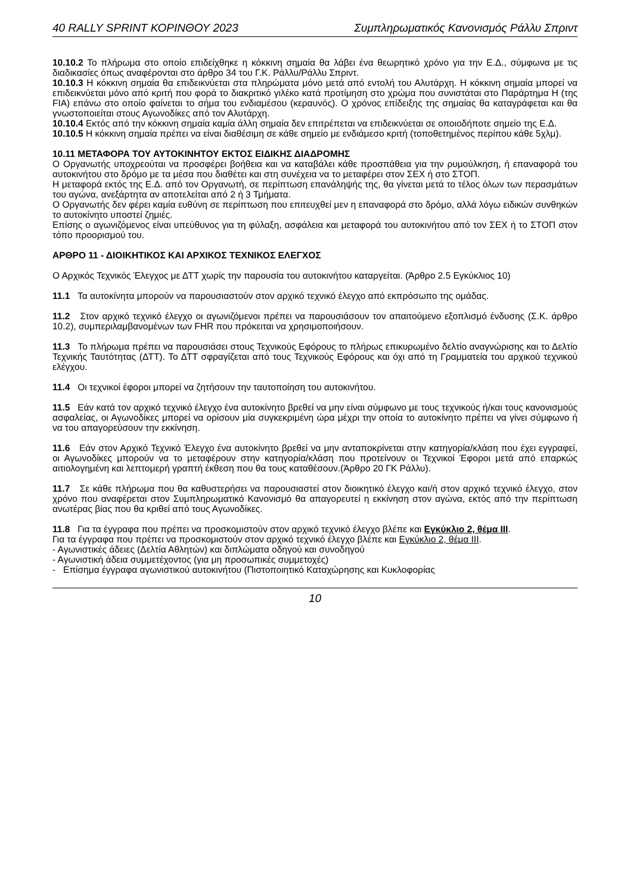40 RALLY SPRINT ΚΟΡΙΝΘΟΥ 2023 Συμπληρωματικός Κανονισμός Ράλλυ Σπριντ
10.10.2 Το πλήρωμα στο οποίο επιδείχθηκε η κόκκινη σημαία θα λάβει ένα θεωρητικό χρόνο για την Ε.Δ., σύμφωνα με τις διαδικασίες όπως αναφέρονται στο άρθρο 34 του Γ.Κ. Ράλλυ/Ράλλυ Σπριντ.
10.10.3 Η κόκκινη σημαία θα επιδεικνύεται στα πληρώματα μόνο μετά από εντολή του Αλυτάρχη. Η κόκκινη σημαία μπορεί να επιδεικνύεται μόνο από κριτή που φορά το διακριτικό γιλέκο κατά προτίμηση στο χρώμα που συνιστάται στο Παράρτημα Η (της FIA) επάνω στο οποίο φαίνεται το σήμα του ενδιαμέσου (κεραυνός). Ο χρόνος επίδειξης της σημαίας θα καταγράφεται και θα γνωστοποιείται στους Αγωνοδίκες από τον Αλυτάρχη.
10.10.4 Εκτός από την κόκκινη σημαία καμία άλλη σημαία δεν επιτρέπεται να επιδεικνύεται σε οποιοδήποτε σημείο της Ε.Δ.
10.10.5 Η κόκκινη σημαία πρέπει να είναι διαθέσιμη σε κάθε σημείο με ενδιάμεσο κριτή (τοποθετημένος περίπου κάθε 5χλμ).
10.11 ΜΕΤΑΦΟΡΑ ΤΟΥ ΑΥΤΟΚΙΝΗΤΟΥ ΕΚΤΟΣ ΕΙΔΙΚΗΣ ΔΙΑΔΡΟΜΗΣ
Ο Οργανωτής υποχρεούται να προσφέρει βοήθεια και να καταβάλει κάθε προσπάθεια για την ρυμούλκηση, ή επαναφορά του αυτοκινήτου στο δρόμο με τα μέσα που διαθέτει και στη συνέχεια να το μεταφέρει στον ΣΕΧ ή στο ΣΤΟΠ.
Η μεταφορά εκτός της Ε.Δ. από τον Οργανωτή, σε περίπτωση επανάληψής της, θα γίνεται μετά το τέλος όλων των περασμάτων του αγώνα, ανεξάρτητα αν αποτελείται από 2 ή 3 Τμήματα.
Ο Οργανωτής δεν φέρει καμία ευθύνη σε περίπτωση που επιτευχθεί μεν η επαναφορά στο δρόμο, αλλά λόγω ειδικών συνθηκών το αυτοκίνητο υποστεί ζημιές.
Επίσης ο αγωνιζόμενος είναι υπεύθυνος για τη φύλαξη, ασφάλεια και μεταφορά του αυτοκινήτου από τον ΣΕΧ ή το ΣΤΟΠ στον τόπο προορισμού του.
ΑΡΘΡΟ 11 - ΔΙΟΙΚΗΤΙΚΟΣ ΚΑΙ ΑΡΧΙΚΟΣ ΤΕΧΝΙΚΟΣ ΕΛΕΓΧΟΣ
Ο Αρχικός Τεχνικός Έλεγχος με ΔΤΤ χωρίς την παρουσία του αυτοκινήτου καταργείται. (Άρθρο 2.5 Εγκύκλιος 10)
11.1 Τα αυτοκίνητα μπορούν να παρουσιαστούν στον αρχικό τεχνικό έλεγχο από εκπρόσωπο της ομάδας.
11.2 Στον αρχικό τεχνικό έλεγχο οι αγωνιζόμενοι πρέπει να παρουσιάσουν τον απαιτούμενο εξοπλισμό ένδυσης (Σ.Κ. άρθρο 10.2), συμπεριλαμβανομένων των FHR που πρόκειται να χρησιμοποιήσουν.
11.3 Το πλήρωμα πρέπει να παρουσιάσει στους Τεχνικούς Εφόρους το πλήρως επικυρωμένο δελτίο αναγνώρισης και το Δελτίο Τεχνικής Ταυτότητας (ΔΤΤ). Το ΔΤΤ σφραγίζεται από τους Τεχνικούς Εφόρους και όχι από τη Γραμματεία του αρχικού τεχνικού ελέγχου.
11.4 Οι τεχνικοί έφοροι μπορεί να ζητήσουν την ταυτοποίηση του αυτοκινήτου.
11.5 Εάν κατά τον αρχικό τεχνικό έλεγχο ένα αυτοκίνητο βρεθεί να μην είναι σύμφωνο με τους τεχνικούς ή/και τους κανονισμούς ασφαλείας, οι Αγωνοδίκες μπορεί να ορίσουν μία συγκεκριμένη ώρα μέχρι την οποία το αυτοκίνητο πρέπει να γίνει σύμφωνο ή να του απαγορεύσουν την εκκίνηση.
11.6 Εάν στον Αρχικό Τεχνικό Έλεγχο ένα αυτοκίνητο βρεθεί να μην ανταποκρίνεται στην κατηγορία/κλάση που έχει εγγραφεί, οι Αγωνοδίκες μπορούν να το μεταφέρουν στην κατηγορία/κλάση που προτείνουν οι Τεχνικοί Έφοροι μετά από επαρκώς αιτιολογημένη και λεπτομερή γραπτή έκθεση που θα τους καταθέσουν.(Άρθρο 20 ΓΚ Ράλλυ).
11.7 Σε κάθε πλήρωμα που θα καθυστερήσει να παρουσιαστεί στον διοικητικό έλεγχο και/ή στον αρχικό τεχνικό έλεγχο, στον χρόνο που αναφέρεται στον Συμπληρωματικό Κανονισμό θα απαγορευτεί η εκκίνηση στον αγώνα, εκτός από την περίπτωση ανωτέρας βίας που θα κριθεί από τους Αγωνοδίκες.
11.8 Για τα έγγραφα που πρέπει να προσκομιστούν στον αρχικό τεχνικό έλεγχο βλέπε και Εγκύκλιο 2, θέμα ΙΙΙ.
Για τα έγγραφα που πρέπει να προσκομιστούν στον αρχικό τεχνικό έλεγχο βλέπε και Εγκύκλιο 2, θέμα ΙΙΙ.
- Αγωνιστικές άδειες (Δελτία Αθλητών) και διπλώματα οδηγού και συνοδηγού
- Αγωνιστική άδεια συμμετέχοντος (για μη προσωπικές συμμετοχές)
- Επίσημα έγγραφα αγωνιστικού αυτοκινήτου (Πιστοποιητικό Καταχώρησης και Κυκλοφορίας
10